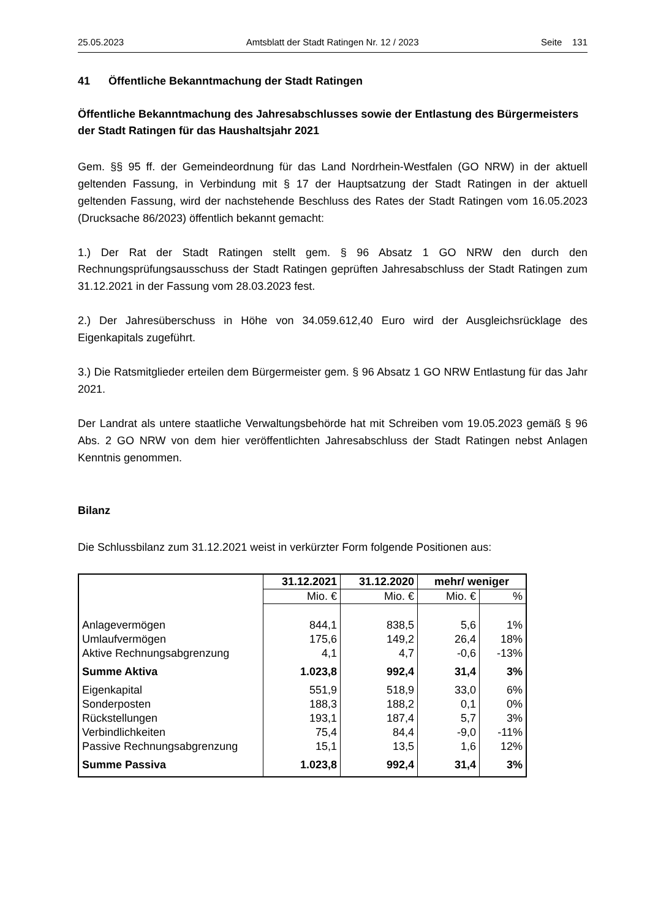25.05.2023 Amtsblatt der Stadt Ratingen Nr. 12 / 2023 Seite 131
41 Öffentliche Bekanntmachung der Stadt Ratingen
Öffentliche Bekanntmachung des Jahresabschlusses sowie der Entlastung des Bürgermeisters der Stadt Ratingen für das Haushaltsjahr 2021
Gem. §§ 95 ff. der Gemeindeordnung für das Land Nordrhein-Westfalen (GO NRW) in der aktuell geltenden Fassung, in Verbindung mit § 17 der Hauptsatzung der Stadt Ratingen in der aktuell geltenden Fassung, wird der nachstehende Beschluss des Rates der Stadt Ratingen vom 16.05.2023 (Drucksache 86/2023) öffentlich bekannt gemacht:
1.) Der Rat der Stadt Ratingen stellt gem. § 96 Absatz 1 GO NRW den durch den Rechnungsprüfungsausschuss der Stadt Ratingen geprüften Jahresabschluss der Stadt Ratingen zum 31.12.2021 in der Fassung vom 28.03.2023 fest.
2.) Der Jahresüberschuss in Höhe von 34.059.612,40 Euro wird der Ausgleichsrücklage des Eigenkapitals zugeführt.
3.) Die Ratsmitglieder erteilen dem Bürgermeister gem. § 96 Absatz 1 GO NRW Entlastung für das Jahr 2021.
Der Landrat als untere staatliche Verwaltungsbehörde hat mit Schreiben vom 19.05.2023 gemäß § 96 Abs. 2 GO NRW von dem hier veröffentlichten Jahresabschluss der Stadt Ratingen nebst Anlagen Kenntnis genommen.
Bilanz
Die Schlussbilanz zum 31.12.2021 weist in verkürzter Form folgende Positionen aus:
| | 31.12.2021 | 31.12.2020 | mehr/ weniger | |
| --- | --- | --- | --- | --- |
| | Mio. € | Mio. € | Mio. € | % |
| Anlagevermögen | 844,1 | 838,5 | 5,6 | 1% |
| Umlaufvermögen | 175,6 | 149,2 | 26,4 | 18% |
| Aktive Rechnungsabgrenzung | 4,1 | 4,7 | -0,6 | -13% |
| Summe Aktiva | 1.023,8 | 992,4 | 31,4 | 3% |
| Eigenkapital | 551,9 | 518,9 | 33,0 | 6% |
| Sonderposten | 188,3 | 188,2 | 0,1 | 0% |
| Rückstellungen | 193,1 | 187,4 | 5,7 | 3% |
| Verbindlichkeiten | 75,4 | 84,4 | -9,0 | -11% |
| Passive Rechnungsabgrenzung | 15,1 | 13,5 | 1,6 | 12% |
| Summe Passiva | 1.023,8 | 992,4 | 31,4 | 3% |